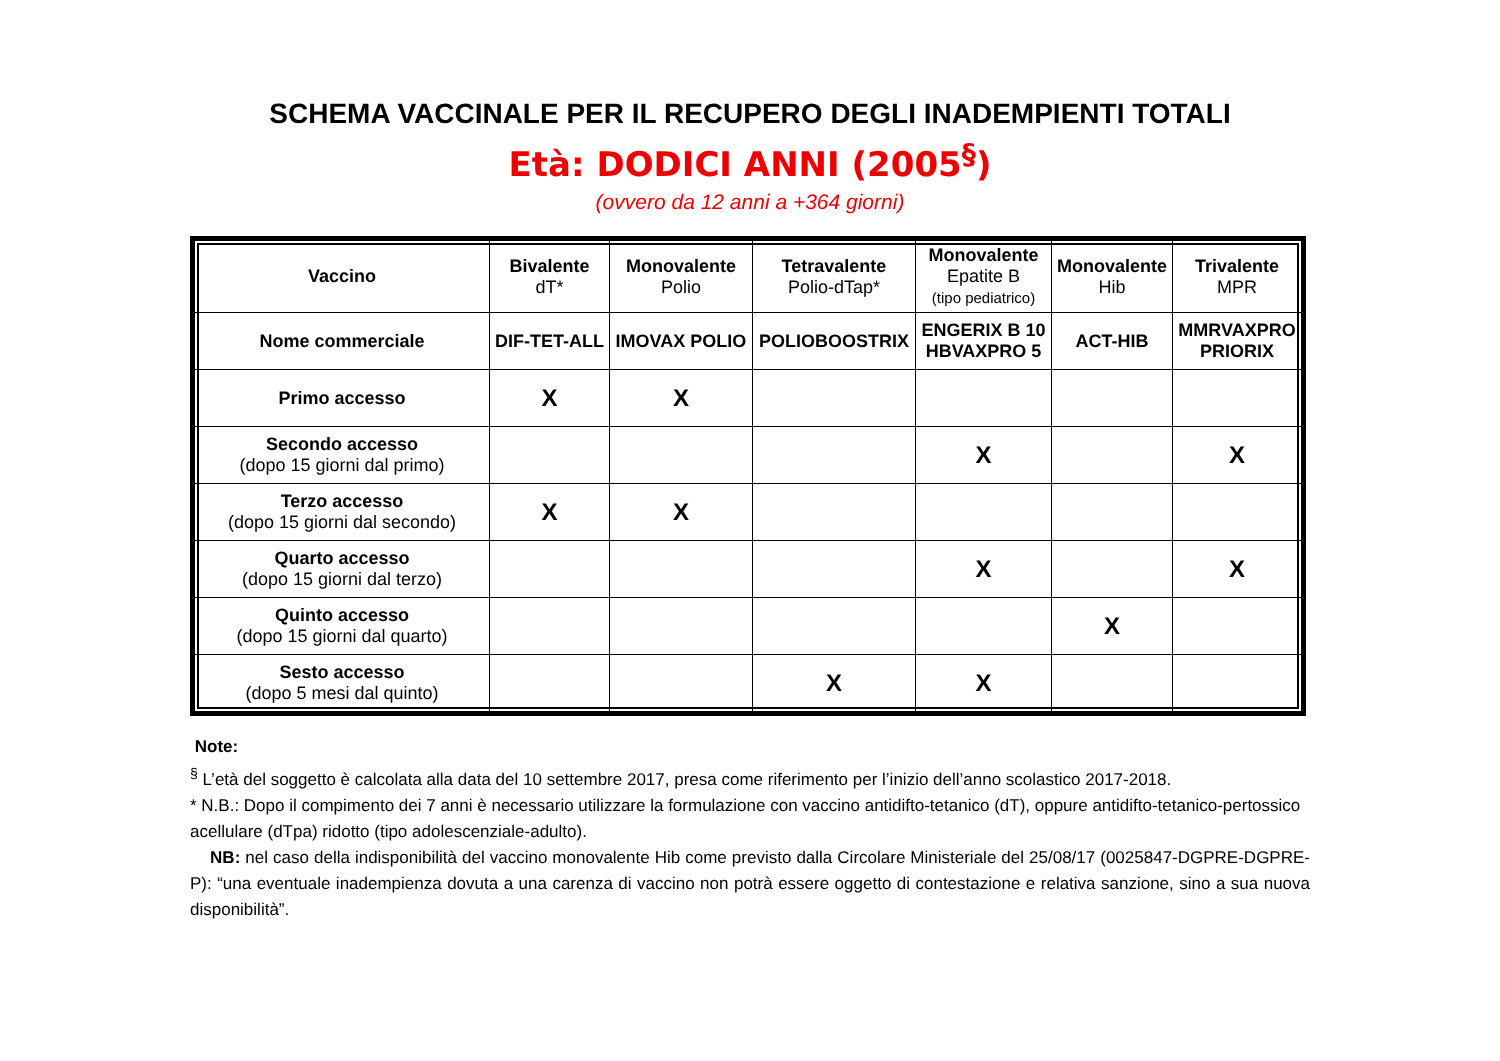SCHEMA VACCINALE PER IL RECUPERO DEGLI INADEMPIENTI TOTALI
Età: DODICI ANNI (2005<sup>§</sup>)
(ovvero da 12 anni a +364 giorni)
| Vaccino | Bivalente dT* | Monovalente Polio | Tetravalente Polio-dTap* | Monovalente Epatite B (tipo pediatrico) | Monovalente Hib | Trivalente MPR |
| Nome commerciale | DIF-TET-ALL | IMOVAX POLIO | POLIOBOOSTRIX | ENGERIX B 10 HBVAXPRO 5 | ACT-HIB | MMRVAXPRO PRIORIX |
| Primo accesso | X | X | | | | |
| Secondo accesso (dopo 15 giorni dal primo) | | | | X | | X |
| Terzo accesso (dopo 15 giorni dal secondo) | X | X | | | | |
| Quarto accesso (dopo 15 giorni dal terzo) | | | | X | | X |
| Quinto accesso (dopo 15 giorni dal quarto) | | | | | X | |
| Sesto accesso (dopo 5 mesi dal quinto) | | | X | X | | |
Note:
<sup>§</sup> L’età del soggetto è calcolata alla data del 10 settembre 2017, presa come riferimento per l’inizio dell’anno scolastico 2017-2018.
* N.B.: Dopo il compimento dei 7 anni è necessario utilizzare la formulazione con vaccino antidifto-tetanico (dT), oppure antidifto-tetanico-pertossico acellulare (dTpa) ridotto (tipo adolescenziale-adulto).
NB: nel caso della indisponibilità del vaccino monovalente Hib come previsto dalla Circolare Ministeriale del 25/08/17 (0025847-DGPRE-DGPRE-P): “una eventuale inadempienza dovuta a una carenza di vaccino non potrà essere oggetto di contestazione e relativa sanzione, sino a sua nuova disponibilità”.